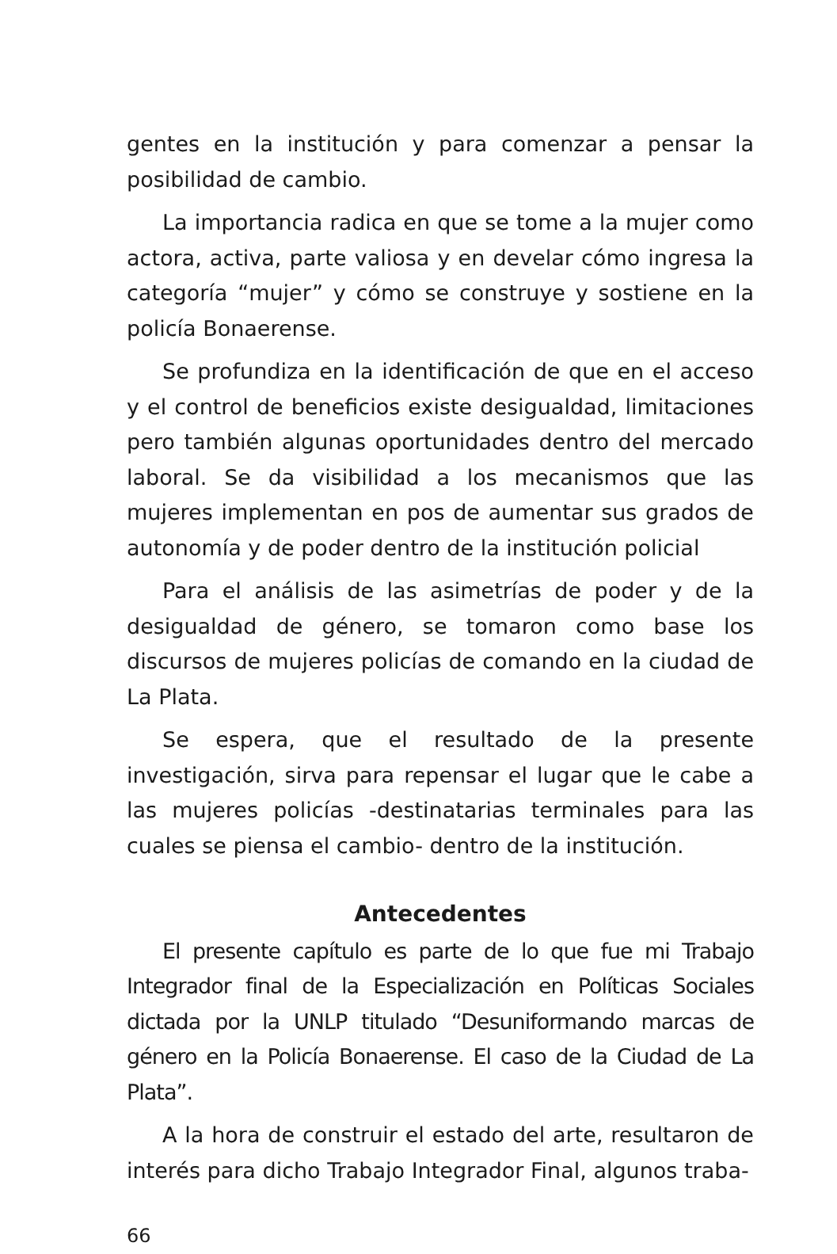gentes en la institución y para comenzar a pensar la posibilidad de cambio.
La importancia radica en que se tome a la mujer como actora, activa, parte valiosa y en develar cómo ingresa la categoría “mujer” y cómo se construye y sostiene en la policía Bonaerense.
Se profundiza en la identificación de que en el acceso y el control de beneficios existe desigualdad, limitaciones pero también algunas oportunidades dentro del mercado laboral. Se da visibilidad a los mecanismos que las mujeres implementan en pos de aumentar sus grados de autonomía y de poder dentro de la institución policial
Para el análisis de las asimetrías de poder y de la desigualdad de género, se tomaron como base los discursos de mujeres policías de comando en la ciudad de La Plata.
Se espera, que el resultado de la presente investigación, sirva para repensar el lugar que le cabe a las mujeres policías -destinatarias terminales para las cuales se piensa el cambio- dentro de la institución.
Antecedentes
El presente capítulo es parte de lo que fue mi Trabajo Integrador final de la Especialización en Políticas Sociales dictada por la UNLP titulado “Desuniformando marcas de género en la Policía Bonaerense. El caso de la Ciudad de La Plata”.
A la hora de construir el estado del arte, resultaron de interés para dicho Trabajo Integrador Final, algunos traba-
66